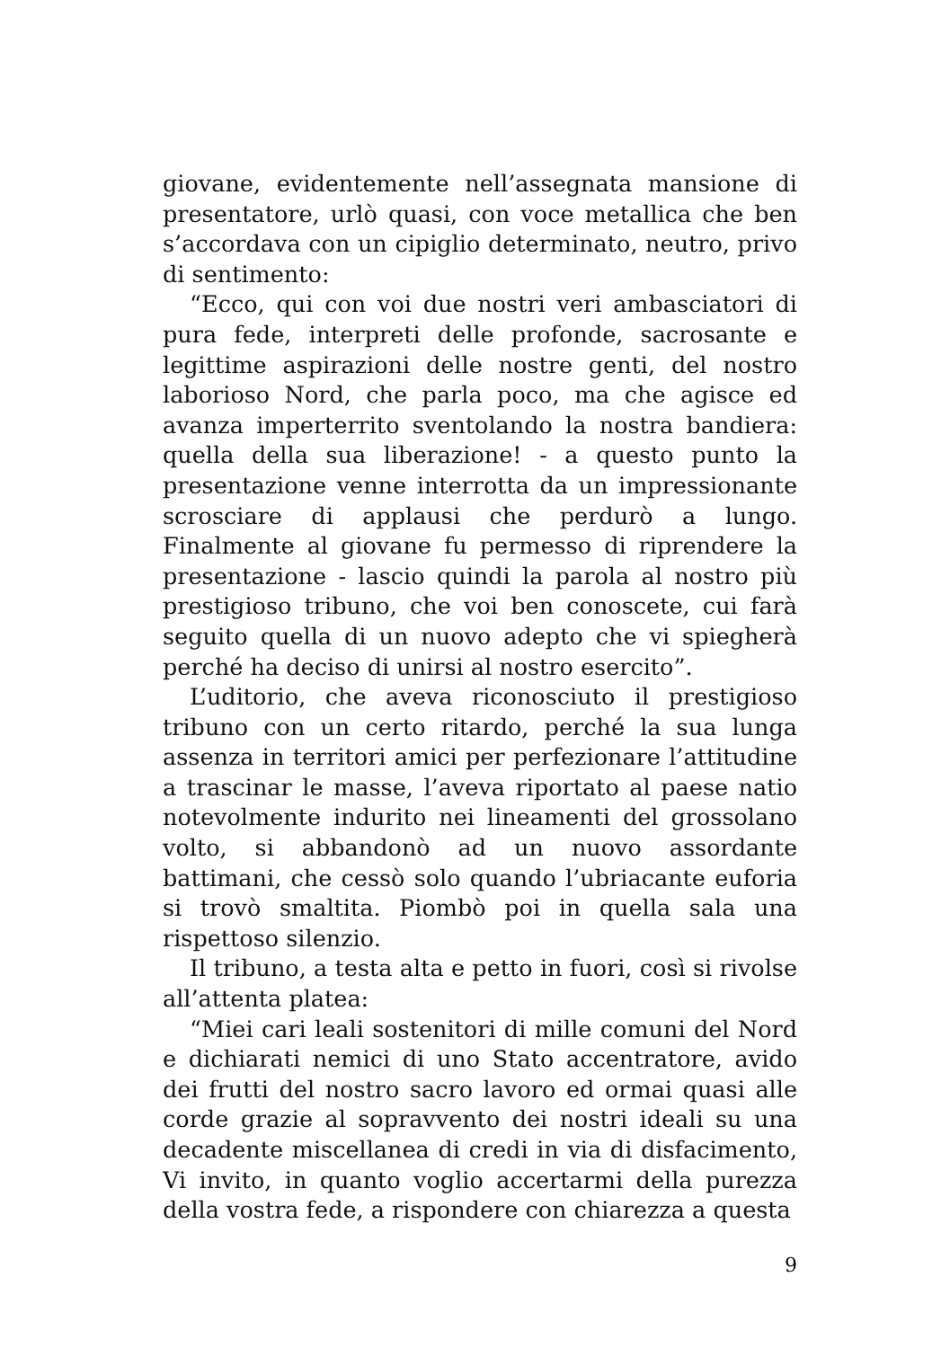giovane, evidentemente nell’assegnata mansione di presentatore, urlò quasi, con voce metallica che ben s’accordava con un cipiglio determinato, neutro, privo di sentimento:
“Ecco, qui con voi due nostri veri ambasciatori di pura fede, interpreti delle profonde, sacrosante e legittime aspirazioni delle nostre genti, del nostro laborioso Nord, che parla poco, ma che agisce ed avanza imperterrito sventolando la nostra bandiera: quella della sua liberazione! - a questo punto la presentazione venne interrotta da un impressionante scrosciare di applausi che perdurò a lungo. Finalmente al giovane fu permesso di riprendere la presentazione - lascio quindi la parola al nostro più prestigioso tribuno, che voi ben conoscete, cui farà seguito quella di un nuovo adepto che vi spiegherà perché ha deciso di unirsi al nostro esercito”.
L’uditorio, che aveva riconosciuto il prestigioso tribuno con un certo ritardo, perché la sua lunga assenza in territori amici per perfezionare l’attitudine a trascinar le masse, l’aveva riportato al paese natio notevolmente indurito nei lineamenti del grossolano volto, si abbandonò ad un nuovo assordante battimani, che cessò solo quando l’ubriacante euforia si trovò smaltita. Piombò poi in quella sala una rispettoso silenzio.
Il tribuno, a testa alta e petto in fuori, così si rivolse all’attenta platea:
“Miei cari leali sostenitori di mille comuni del Nord e dichiarati nemici di uno Stato accentratore, avido dei frutti del nostro sacro lavoro ed ormai quasi alle corde grazie al sopravvento dei nostri ideali su una decadente miscellanea di credi in via di disfacimento, Vi invito, in quanto voglio accertarmi della purezza della vostra fede, a rispondere con chiarezza a questa
9